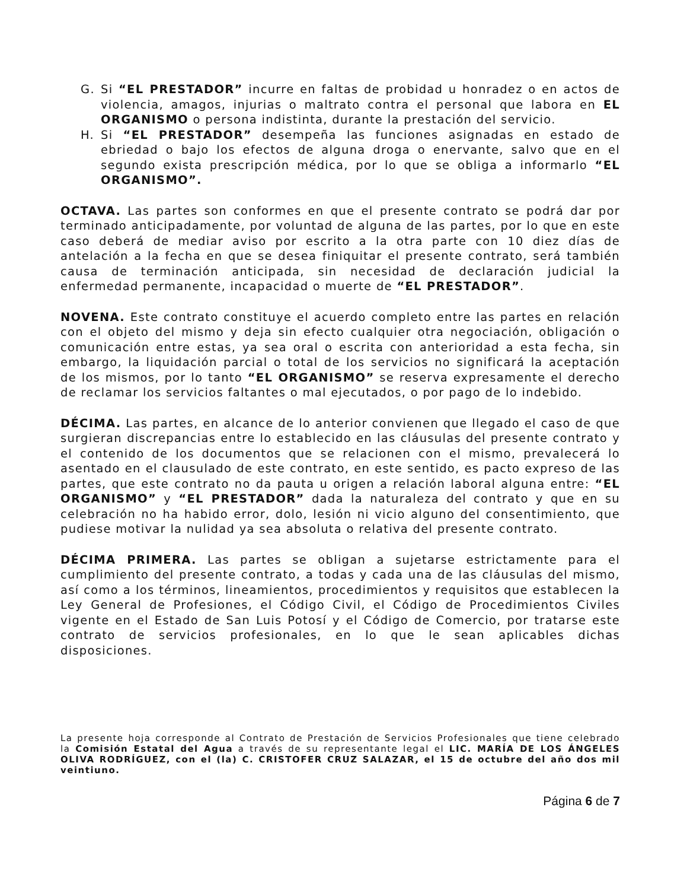G. Si “EL PRESTADOR” incurre en faltas de probidad u honradez o en actos de violencia, amagos, injurias o maltrato contra el personal que labora en EL ORGANISMO o persona indistinta, durante la prestación del servicio.
H. Si “EL PRESTADOR” desempeña las funciones asignadas en estado de ebriedad o bajo los efectos de alguna droga o enervante, salvo que en el segundo exista prescripción médica, por lo que se obliga a informarlo “EL ORGANISMO”.
OCTAVA. Las partes son conformes en que el presente contrato se podrá dar por terminado anticipadamente, por voluntad de alguna de las partes, por lo que en este caso deberá de mediar aviso por escrito a la otra parte con 10 diez días de antelación a la fecha en que se desea finiquitar el presente contrato, será también causa de terminación anticipada, sin necesidad de declaración judicial la enfermedad permanente, incapacidad o muerte de “EL PRESTADOR”.
NOVENA. Este contrato constituye el acuerdo completo entre las partes en relación con el objeto del mismo y deja sin efecto cualquier otra negociación, obligación o comunicación entre estas, ya sea oral o escrita con anterioridad a esta fecha, sin embargo, la liquidación parcial o total de los servicios no significará la aceptación de los mismos, por lo tanto “EL ORGANISMO” se reserva expresamente el derecho de reclamar los servicios faltantes o mal ejecutados, o por pago de lo indebido.
DÉCIMA. Las partes, en alcance de lo anterior convienen que llegado el caso de que surgieran discrepancias entre lo establecido en las cláusulas del presente contrato y el contenido de los documentos que se relacionen con el mismo, prevalecerá lo asentado en el clausulado de este contrato, en este sentido, es pacto expreso de las partes, que este contrato no da pauta u origen a relación laboral alguna entre: “EL ORGANISMO” y “EL PRESTADOR” dada la naturaleza del contrato y que en su celebración no ha habido error, dolo, lesión ni vicio alguno del consentimiento, que pudiese motivar la nulidad ya sea absoluta o relativa del presente contrato.
DÉCIMA PRIMERA. Las partes se obligan a sujetarse estrictamente para el cumplimiento del presente contrato, a todas y cada una de las cláusulas del mismo, así como a los términos, lineamientos, procedimientos y requisitos que establecen la Ley General de Profesiones, el Código Civil, el Código de Procedimientos Civiles vigente en el Estado de San Luis Potosí y el Código de Comercio, por tratarse este contrato de servicios profesionales, en lo que le sean aplicables dichas disposiciones.
La presente hoja corresponde al Contrato de Prestación de Servicios Profesionales que tiene celebrado la Comisión Estatal del Agua a través de su representante legal el LIC. MARÍA DE LOS ÁNGELES OLIVA RODRÍGUEZ, con el (la) C. CRISTOFER CRUZ SALAZAR, el 15 de octubre del año dos mil veintiuno.
Página 6 de 7